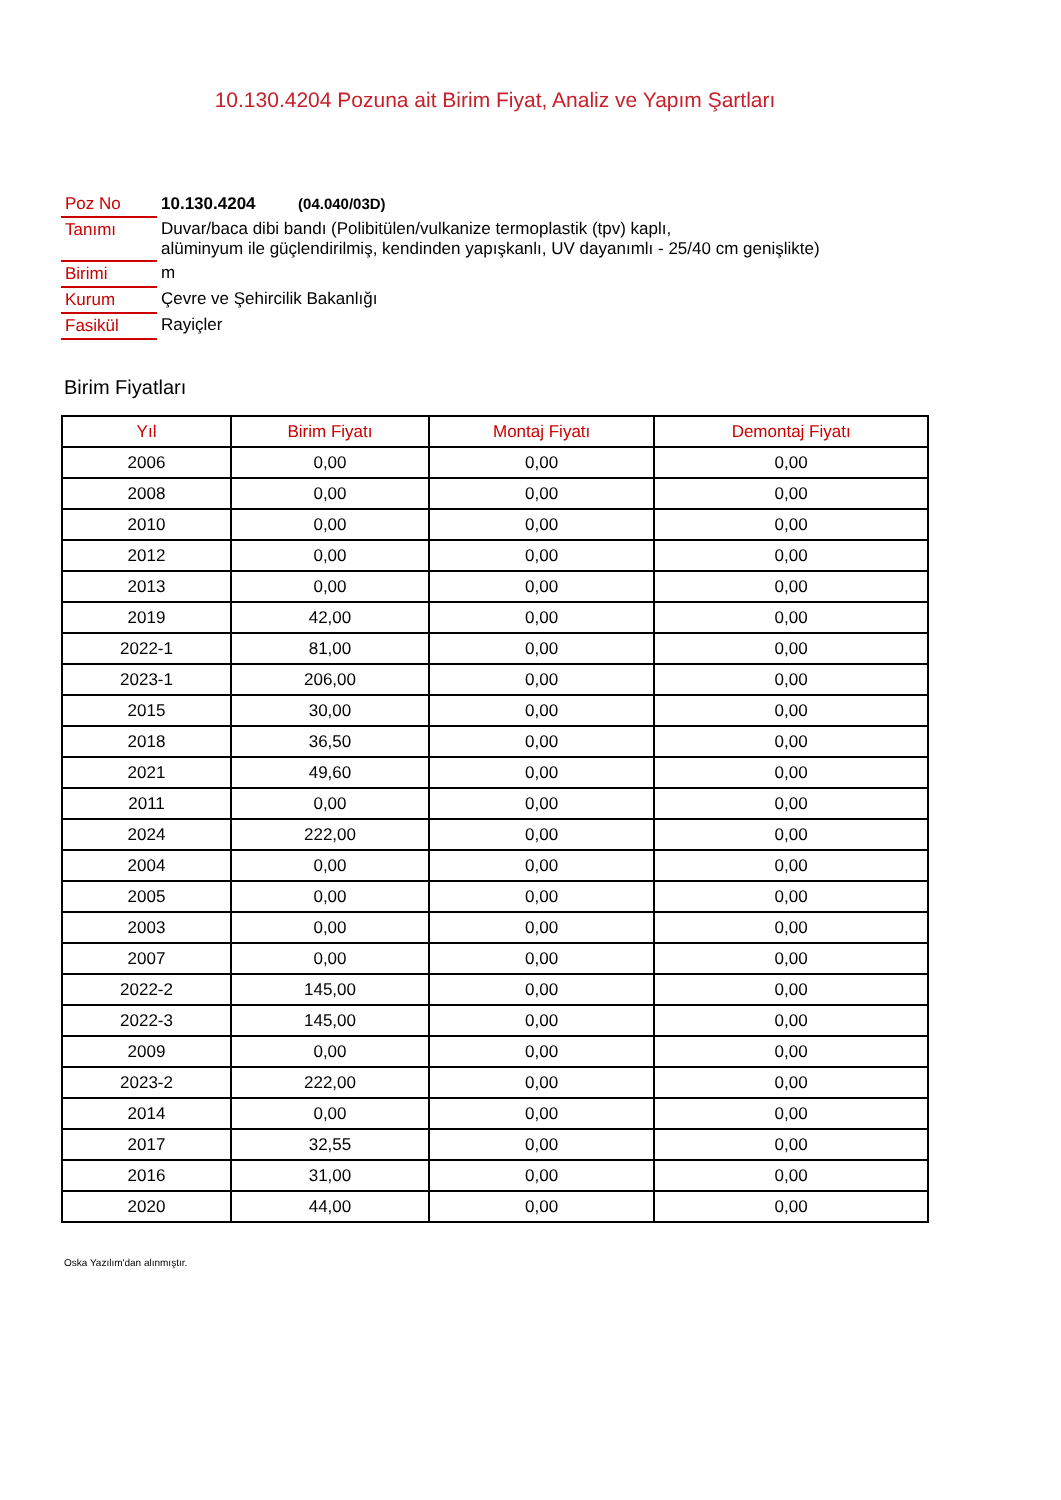10.130.4204 Pozuna ait Birim Fiyat, Analiz ve Yapım Şartları
| Poz No | 10.130.4204 (04.040/03D) |
| Tanımı | Duvar/baca dibi bandı (Polibitülen/vulkanize termoplastik (tpv) kaplı, alüminyum ile güçlendirilmiş, kendinden yapışkanlı, UV dayanımlı - 25/40 cm genişlikte) |
| Birimi | m |
| Kurum | Çevre ve Şehircilik Bakanlığı |
| Fasikül | Rayiçler |
Birim Fiyatları
| Yıl | Birim Fiyatı | Montaj Fiyatı | Demontaj Fiyatı |
| --- | --- | --- | --- |
| 2006 | 0,00 | 0,00 | 0,00 |
| 2008 | 0,00 | 0,00 | 0,00 |
| 2010 | 0,00 | 0,00 | 0,00 |
| 2012 | 0,00 | 0,00 | 0,00 |
| 2013 | 0,00 | 0,00 | 0,00 |
| 2019 | 42,00 | 0,00 | 0,00 |
| 2022-1 | 81,00 | 0,00 | 0,00 |
| 2023-1 | 206,00 | 0,00 | 0,00 |
| 2015 | 30,00 | 0,00 | 0,00 |
| 2018 | 36,50 | 0,00 | 0,00 |
| 2021 | 49,60 | 0,00 | 0,00 |
| 2011 | 0,00 | 0,00 | 0,00 |
| 2024 | 222,00 | 0,00 | 0,00 |
| 2004 | 0,00 | 0,00 | 0,00 |
| 2005 | 0,00 | 0,00 | 0,00 |
| 2003 | 0,00 | 0,00 | 0,00 |
| 2007 | 0,00 | 0,00 | 0,00 |
| 2022-2 | 145,00 | 0,00 | 0,00 |
| 2022-3 | 145,00 | 0,00 | 0,00 |
| 2009 | 0,00 | 0,00 | 0,00 |
| 2023-2 | 222,00 | 0,00 | 0,00 |
| 2014 | 0,00 | 0,00 | 0,00 |
| 2017 | 32,55 | 0,00 | 0,00 |
| 2016 | 31,00 | 0,00 | 0,00 |
| 2020 | 44,00 | 0,00 | 0,00 |
Oska Yazılım'dan alınmıştır.